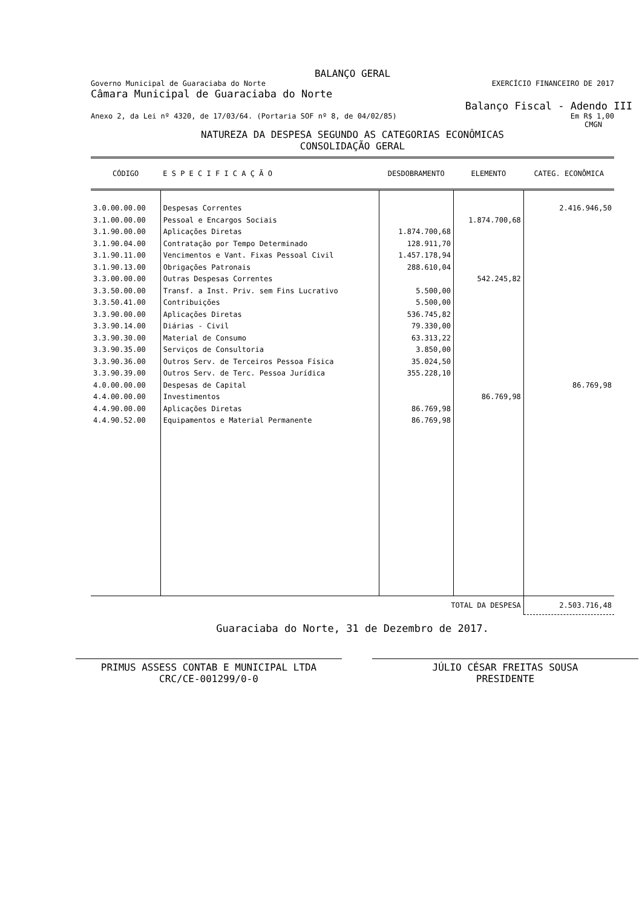BALANÇO GERAL
Governo Municipal de Guaraciaba do Norte EXERCÍCIO FINANCEIRO DE 2017
Câmara Municipal de Guaraciaba do Norte
Balanço Fiscal - Adendo III
Anexo 2, da Lei nº 4320, de 17/03/64. (Portaria SOF nº 8, de 04/02/85) Em R$ 1,00
CMGN
NATUREZA DA DESPESA SEGUNDO AS CATEGORIAS ECONÔMICAS
CONSOLIDAÇÃO GERAL
| CÓDIGO | E S P E C I F I C A Ç Ã O | DESDOBRAMENTO | ELEMENTO | CATEG. ECONÔMICA |
| --- | --- | --- | --- | --- |
| 3.0.00.00.00 | Despesas Correntes | | | 2.416.946,50 |
| 3.1.00.00.00 | Pessoal e Encargos Sociais | | 1.874.700,68 | |
| 3.1.90.00.00 | Aplicações Diretas | 1.874.700,68 | | |
| 3.1.90.04.00 | Contratação por Tempo Determinado | 128.911,70 | | |
| 3.1.90.11.00 | Vencimentos e Vant. Fixas Pessoal Civil | 1.457.178,94 | | |
| 3.1.90.13.00 | Obrigações Patronais | 288.610,04 | | |
| 3.3.00.00.00 | Outras Despesas Correntes | | 542.245,82 | |
| 3.3.50.00.00 | Transf. a Inst. Priv. sem Fins Lucrativo | 5.500,00 | | |
| 3.3.50.41.00 | Contribuições | 5.500,00 | | |
| 3.3.90.00.00 | Aplicações Diretas | 536.745,82 | | |
| 3.3.90.14.00 | Diárias - Civil | 79.330,00 | | |
| 3.3.90.30.00 | Material de Consumo | 63.313,22 | | |
| 3.3.90.35.00 | Serviços de Consultoria | 3.850,00 | | |
| 3.3.90.36.00 | Outros Serv. de Terceiros Pessoa Física | 35.024,50 | | |
| 3.3.90.39.00 | Outros Serv. de Terc. Pessoa Jurídica | 355.228,10 | | |
| 4.0.00.00.00 | Despesas de Capital | | | 86.769,98 |
| 4.4.00.00.00 | Investimentos | | 86.769,98 | |
| 4.4.90.00.00 | Aplicações Diretas | 86.769,98 | | |
| 4.4.90.52.00 | Equipamentos e Material Permanente | 86.769,98 | | |
| TOTAL DA DESPESA | | | | 2.503.716,48 |
Guaraciaba do Norte, 31 de Dezembro de 2017.
PRIMUS ASSESS CONTAB E MUNICIPAL LTDA
CRC/CE-001299/0-0
JÚLIO CÉSAR FREITAS SOUSA
PRESIDENTE